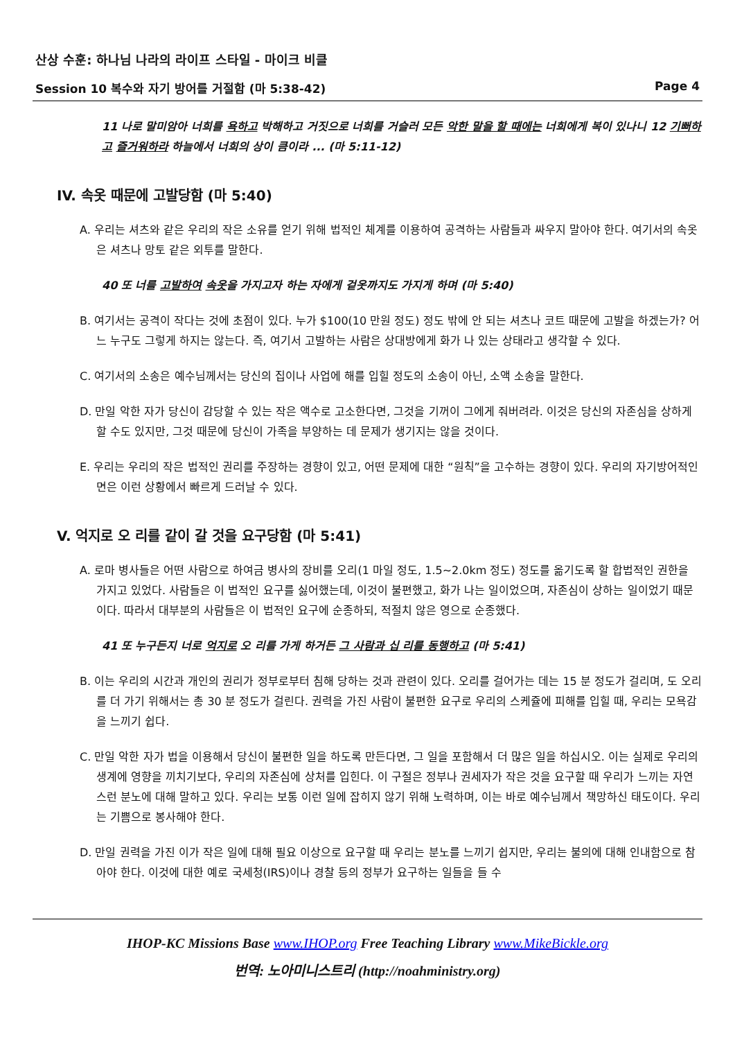산상 수훈: 하나님 나라의 라이프 스타일 - 마이크 비클
Session 10 복수와 자기 방어를 거절함 (마 5:38-42) Page 4
11 나로 말미암아 너희를 욕하고 박해하고 거짓으로 너희를 거슬러 모든 악한 말을 할 때에는 너희에게 복이 있나니 12 기뻐하고 즐거워하라 하늘에서 너희의 상이 큼이라 ... (마 5:11-12)
IV. 속옷 때문에 고발당함 (마 5:40)
A. 우리는 셔츠와 같은 우리의 작은 소유를 얻기 위해 법적인 체계를 이용하여 공격하는 사람들과 싸우지 말아야 한다. 여기서의 속옷은 셔츠나 망토 같은 외투를 말한다.
40 또 너를 고발하여 속옷을 가지고자 하는 자에게 겉옷까지도 가지게 하며 (마 5:40)
B. 여기서는 공격이 작다는 것에 초점이 있다. 누가 $100(10 만원 정도) 정도 밖에 안 되는 셔츠나 코트 때문에 고발을 하겠는가? 어느 누구도 그렇게 하지는 않는다. 즉, 여기서 고발하는 사람은 상대방에게 화가 나 있는 상태라고 생각할 수 있다.
C. 여기서의 소송은 예수님께서는 당신의 집이나 사업에 해를 입힐 정도의 소송이 아닌, 소액 소송을 말한다.
D. 만일 악한 자가 당신이 감당할 수 있는 작은 액수로 고소한다면, 그것을 기꺼이 그에게 줘버려라. 이것은 당신의 자존심을 상하게 할 수도 있지만, 그것 때문에 당신이 가족을 부양하는 데 문제가 생기지는 않을 것이다.
E. 우리는 우리의 작은 법적인 권리를 주장하는 경향이 있고, 어떤 문제에 대한 “원칙”을 고수하는 경향이 있다. 우리의 자기방어적인 면은 이런 상황에서 빠르게 드러날 수 있다.
V. 억지로 오 리를 같이 갈 것을 요구당함 (마 5:41)
A. 로마 병사들은 어떤 사람으로 하여금 병사의 장비를 오리(1 마일 정도, 1.5~2.0km 정도) 정도를 옮기도록 할 합법적인 권한을 가지고 있었다. 사람들은 이 법적인 요구를 싫어했는데, 이것이 불편했고, 화가 나는 일이었으며, 자존심이 상하는 일이었기 때문이다. 따라서 대부분의 사람들은 이 법적인 요구에 순종하되, 적절치 않은 영으로 순종했다.
41 또 누구든지 너로 억지로 오 리를 가게 하거든 그 사람과 십 리를 동행하고 (마 5:41)
B. 이는 우리의 시간과 개인의 권리가 정부로부터 침해 당하는 것과 관련이 있다. 오리를 걸어가는 데는 15 분 정도가 걸리며, 도 오리를 더 가기 위해서는 총 30 분 정도가 걸린다. 권력을 가진 사람이 불편한 요구로 우리의 스케쥴에 피해를 입힐 때, 우리는 모욕감을 느끼기 쉽다.
C. 만일 악한 자가 법을 이용해서 당신이 불편한 일을 하도록 만든다면, 그 일을 포함해서 더 많은 일을 하십시오. 이는 실제로 우리의 생계에 영향을 끼치기보다, 우리의 자존심에 상처를 입힌다. 이 구절은 정부나 권세자가 작은 것을 요구할 때 우리가 느끼는 자연스런 분노에 대해 말하고 있다. 우리는 보통 이런 일에 잡히지 않기 위해 노력하며, 이는 바로 예수님께서 책망하신 태도이다. 우리는 기쁨으로 봉사해야 한다.
D. 만일 권력을 가진 이가 작은 일에 대해 필요 이상으로 요구할 때 우리는 분노를 느끼기 쉽지만, 우리는 불의에 대해 인내함으로 참아야 한다. 이것에 대한 예로 국세청(IRS)이나 경찰 등의 정부가 요구하는 일들을 들 수
IHOP-KC Missions Base www.IHOP.org Free Teaching Library www.MikeBickle.org
번역: 노아미니스트리 (http://noahministry.org)